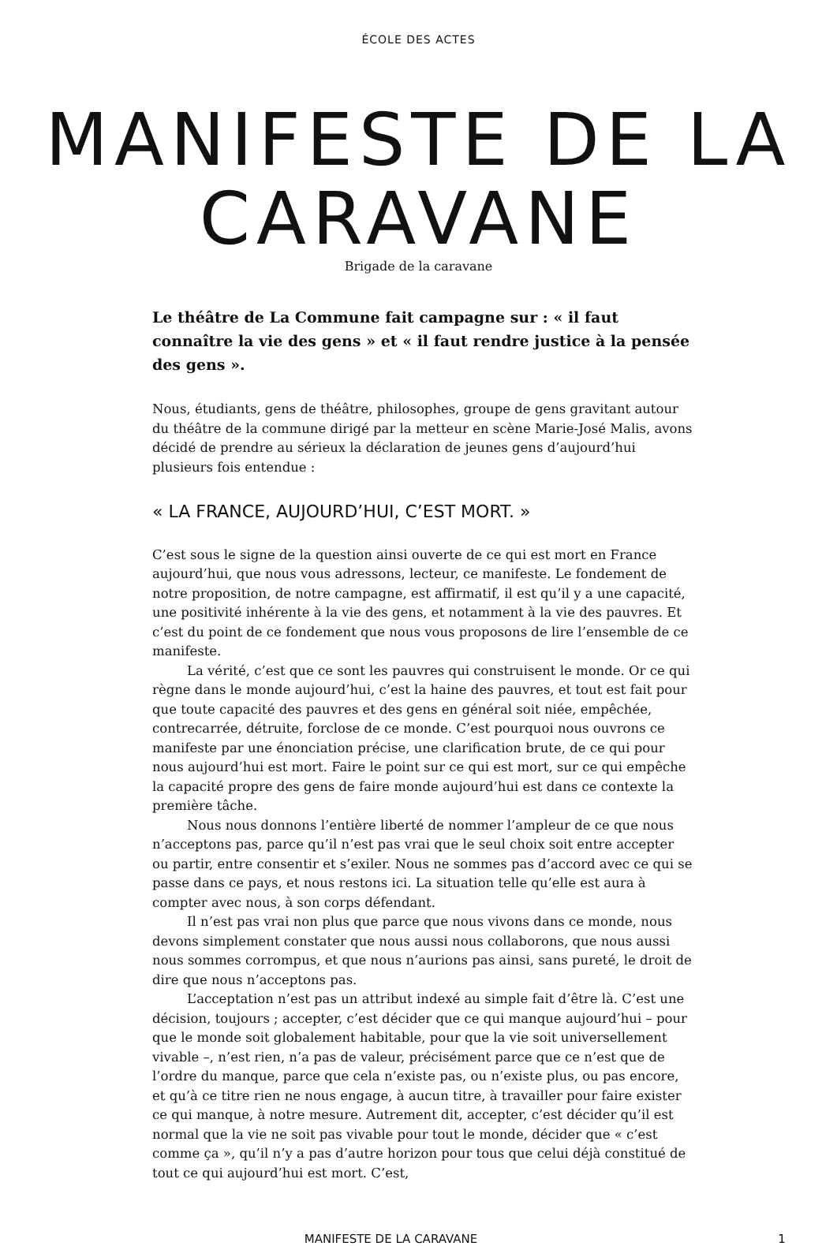ÉCOLE DES ACTES
MANIFESTE DE LA CARAVANE
Brigade de la caravane
Le théâtre de La Commune fait campagne sur : « il faut connaître la vie des gens » et « il faut rendre justice à la pensée des gens ».
Nous, étudiants, gens de théâtre, philosophes, groupe de gens gravitant autour du théâtre de la commune dirigé par la metteur en scène Marie-José Malis, avons décidé de prendre au sérieux la déclaration de jeunes gens d’aujourd’hui plusieurs fois entendue :
« LA FRANCE, AUJOURD’HUI, C’EST MORT. »
C’est sous le signe de la question ainsi ouverte de ce qui est mort en France aujourd’hui, que nous vous adressons, lecteur, ce manifeste. Le fondement de notre proposition, de notre campagne, est affirmatif, il est qu’il y a une capacité, une positivité inhérente à la vie des gens, et notamment à la vie des pauvres. Et c’est du point de ce fondement que nous vous proposons de lire l’ensemble de ce manifeste.
La vérité, c’est que ce sont les pauvres qui construisent le monde. Or ce qui règne dans le monde aujourd’hui, c’est la haine des pauvres, et tout est fait pour que toute capacité des pauvres et des gens en général soit niée, empêchée, contrecarrée, détruite, forclose de ce monde. C’est pourquoi nous ouvrons ce manifeste par une énonciation précise, une clarification brute, de ce qui pour nous aujourd’hui est mort. Faire le point sur ce qui est mort, sur ce qui empêche la capacité propre des gens de faire monde aujourd’hui est dans ce contexte la première tâche.
Nous nous donnons l’entière liberté de nommer l’ampleur de ce que nous n’acceptons pas, parce qu’il n’est pas vrai que le seul choix soit entre accepter ou partir, entre consentir et s’exiler. Nous ne sommes pas d’accord avec ce qui se passe dans ce pays, et nous restons ici. La situation telle qu’elle est aura à compter avec nous, à son corps défendant.
Il n’est pas vrai non plus que parce que nous vivons dans ce monde, nous devons simplement constater que nous aussi nous collaborons, que nous aussi nous sommes corrompus, et que nous n’aurions pas ainsi, sans pureté, le droit de dire que nous n’acceptons pas.
L’acceptation n’est pas un attribut indexé au simple fait d’être là. C’est une décision, toujours ; accepter, c’est décider que ce qui manque aujourd’hui – pour que le monde soit globalement habitable, pour que la vie soit universellement vivable –, n’est rien, n’a pas de valeur, précisément parce que ce n’est que de l’ordre du manque, parce que cela n’existe pas, ou n’existe plus, ou pas encore, et qu’à ce titre rien ne nous engage, à aucun titre, à travailler pour faire exister ce qui manque, à notre mesure. Autrement dit, accepter, c’est décider qu’il est normal que la vie ne soit pas vivable pour tout le monde, décider que « c’est comme ça », qu’il n’y a pas d’autre horizon pour tous que celui déjà constitué de tout ce qui aujourd’hui est mort. C’est,
MANIFESTE DE LA CARAVANE 1